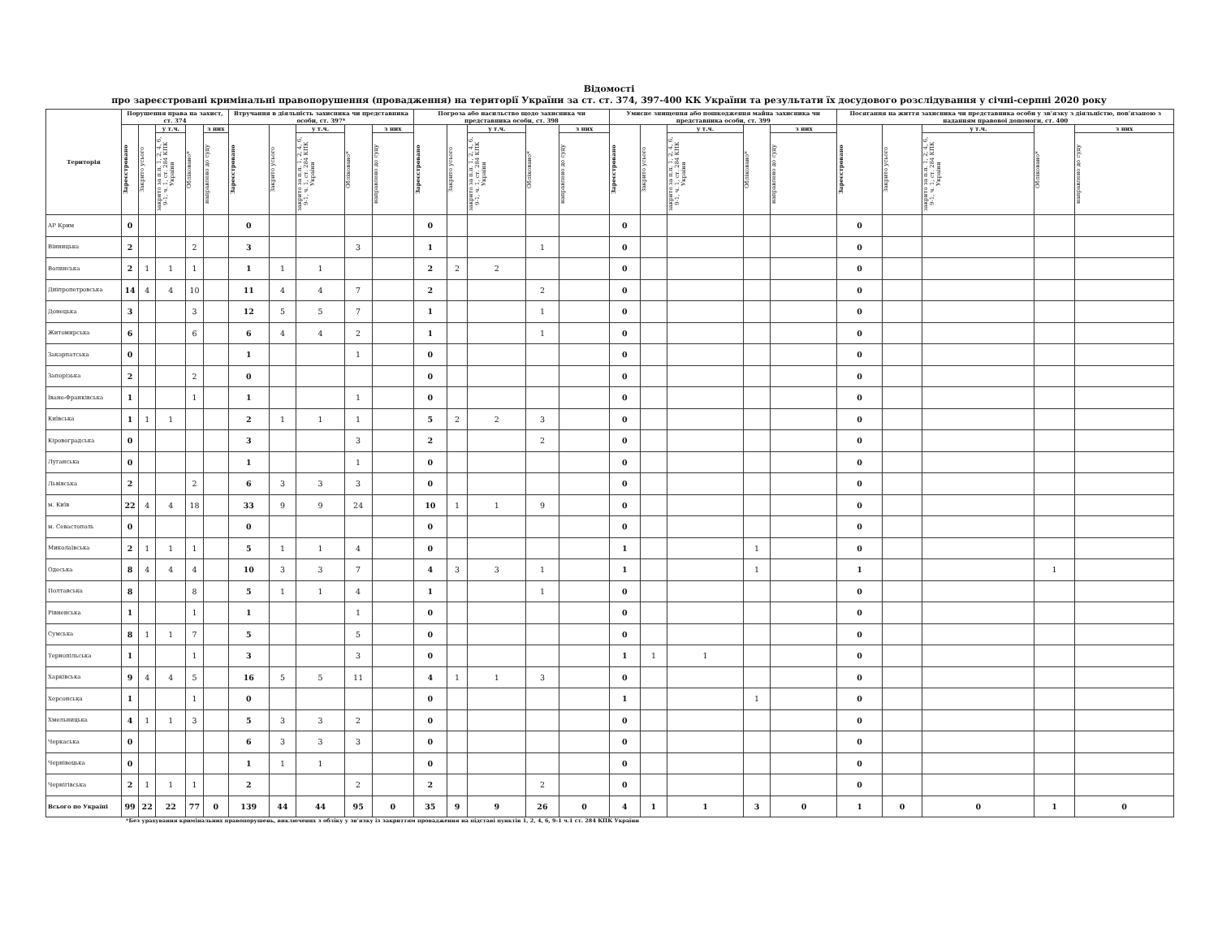Відомості
про зареєстровані кримінальні правопорушення (провадження) на території України за ст. ст. 374, 397-400 КК України та результати їх досудового розслідування у січні-серпні 2020 року
| Територія | Порушення права на захист, ст. 374 | | | | | Втручання в діяльність захисника чи представника особи, ст. 397* | | | | | Погроза або насильство щодо захисника чи представника особи, ст. 398 | | | | | Умисне знищення або пошкодження майна захисника чи представника особи, ст. 399 | | | | | Посягання на життя захисника чи представника особи у зв'язку з діяльністю, пов'язаною з наданням правової допомоги, ст. 400 | | | | |
| --- | --- | --- | --- | --- | --- | --- | --- | --- | --- | --- | --- | --- | --- | --- | --- | --- | --- | --- | --- | --- | --- | --- | --- | --- | --- |
| | Зареєстровано | Закрито усього | у т.ч. | Обліковано* | з них | Зареєстровано | Закрито усього | у т.ч. | Обліковано* | з них | Зареєстровано | Закрито усього | у т.ч. | Обліковано* | з них | Зареєстровано | Закрито усього | у т.ч. | Обліковано* | з них | Зареєстровано | Закрито усього | у т.ч. | Обліковано* | з них |
| | | | закрито за п.п. 1, 2, 4, 6, 9-1, ч. 1, ст. 284 КПК України | | направлено до суду | | | закрито за п.п. 1, 2, 4, 6, 9-1, ч. 1, ст. 284 КПК України | | направлено до суду | | | закрито за п.п. 1, 2, 4, 6, 9-1, ч. 1, ст. 284 КПК України | | направлено до суду | | | закрито за п.п. 1, 2, 4, 6, 9-1, ч. 1, ст. 284 КПК України | | направлено до суду | | | закрито за п.п. 1, 2, 4, 6, 9-1, ч. 1, ст. 284 КПК України | | направлено до суду |
| АР Крим | 0 | | | | | 0 | | | | | 0 | | | | | 0 | | | | | 0 | | | | |
| Вінницька | 2 | | | 2 | | 3 | | | 3 | | 1 | | | 1 | | 0 | | | | | 0 | | | | |
| Волинська | 2 | 1 | 1 | 1 | | 1 | 1 | 1 | | | 2 | 2 | 2 | | | 0 | | | | | 0 | | | | |
| Дніпропетровська | 14 | 4 | 4 | 10 | | 11 | 4 | 4 | 7 | | 2 | | | 2 | | 0 | | | | | 0 | | | | |
| Донецька | 3 | | | 3 | | 12 | 5 | 5 | 7 | | 1 | | | 1 | | 0 | | | | | 0 | | | | |
| Житомирська | 6 | | | 6 | | 6 | 4 | 4 | 2 | | 1 | | | 1 | | 0 | | | | | 0 | | | | |
| Закарпатська | 0 | | | | | 1 | | | 1 | | 0 | | | | | 0 | | | | | 0 | | | | |
| Запорізька | 2 | | | 2 | | 0 | | | | | 0 | | | | | 0 | | | | | 0 | | | | |
| Івано-Франківська | 1 | | | 1 | | 1 | | | 1 | | 0 | | | | | 0 | | | | | 0 | | | | |
| Київська | 1 | 1 | 1 | | | 2 | 1 | 1 | 1 | | 5 | 2 | 2 | 3 | | 0 | | | | | 0 | | | | |
| Кіровоградська | 0 | | | | | 3 | | | 3 | | 2 | | | 2 | | 0 | | | | | 0 | | | | |
| Луганська | 0 | | | | | 1 | | | 1 | | 0 | | | | | 0 | | | | | 0 | | | | |
| Львівська | 2 | | | 2 | | 6 | 3 | 3 | 3 | | 0 | | | | | 0 | | | | | 0 | | | | |
| м. Київ | 22 | 4 | 4 | 18 | | 33 | 9 | 9 | 24 | | 10 | 1 | 1 | 9 | | 0 | | | | | 0 | | | | |
| м. Севастополь | 0 | | | | | 0 | | | | | 0 | | | | | 0 | | | | | 0 | | | | |
| Миколаївська | 2 | 1 | 1 | 1 | | 5 | 1 | 1 | 4 | | 0 | | | | | 1 | | | 1 | | 0 | | | | |
| Одеська | 8 | 4 | 4 | 4 | | 10 | 3 | 3 | 7 | | 4 | 3 | 3 | 1 | | 1 | | | 1 | | 1 | | | 1 | |
| Полтавська | 8 | | | 8 | | 5 | 1 | 1 | 4 | | 1 | | | 1 | | 0 | | | | | 0 | | | | |
| Рівненська | 1 | | | 1 | | 1 | | | 1 | | 0 | | | | | 0 | | | | | 0 | | | | |
| Сумська | 8 | 1 | 1 | 7 | | 5 | | | 5 | | 0 | | | | | 0 | | | | | 0 | | | | |
| Тернопільська | 1 | | | 1 | | 3 | | | 3 | | 0 | | | | | 1 | 1 | 1 | | | 0 | | | | |
| Харківська | 9 | 4 | 4 | 5 | | 16 | 5 | 5 | 11 | | 4 | 1 | 1 | 3 | | 0 | | | | | 0 | | | | |
| Херсонська | 1 | | | 1 | | 0 | | | | | 0 | | | | | 1 | | | 1 | | 0 | | | | |
| Хмельницька | 4 | 1 | 1 | 3 | | 5 | 3 | 3 | 2 | | 0 | | | | | 0 | | | | | 0 | | | | |
| Черкаська | 0 | | | | | 6 | 3 | 3 | 3 | | 0 | | | | | 0 | | | | | 0 | | | | |
| Чернівецька | 0 | | | | | 1 | 1 | 1 | | | 0 | | | | | 0 | | | | | 0 | | | | |
| Чернігівська | 2 | 1 | 1 | 1 | | 2 | | | 2 | | 2 | | | 2 | | 0 | | | | | 0 | | | | |
| Всього по Україні | 99 | 22 | 22 | 77 | 0 | 139 | 44 | 44 | 95 | 0 | 35 | 9 | 9 | 26 | 0 | 4 | 1 | 1 | 3 | 0 | 1 | 0 | 0 | 1 | 0 |
*Без урахування кримінальних правопорушень, виключених з обліку у зв'язку із закриттям провадження на підставі пунктів 1, 2, 4, 6, 9-1 ч.1 ст. 284 КПК України